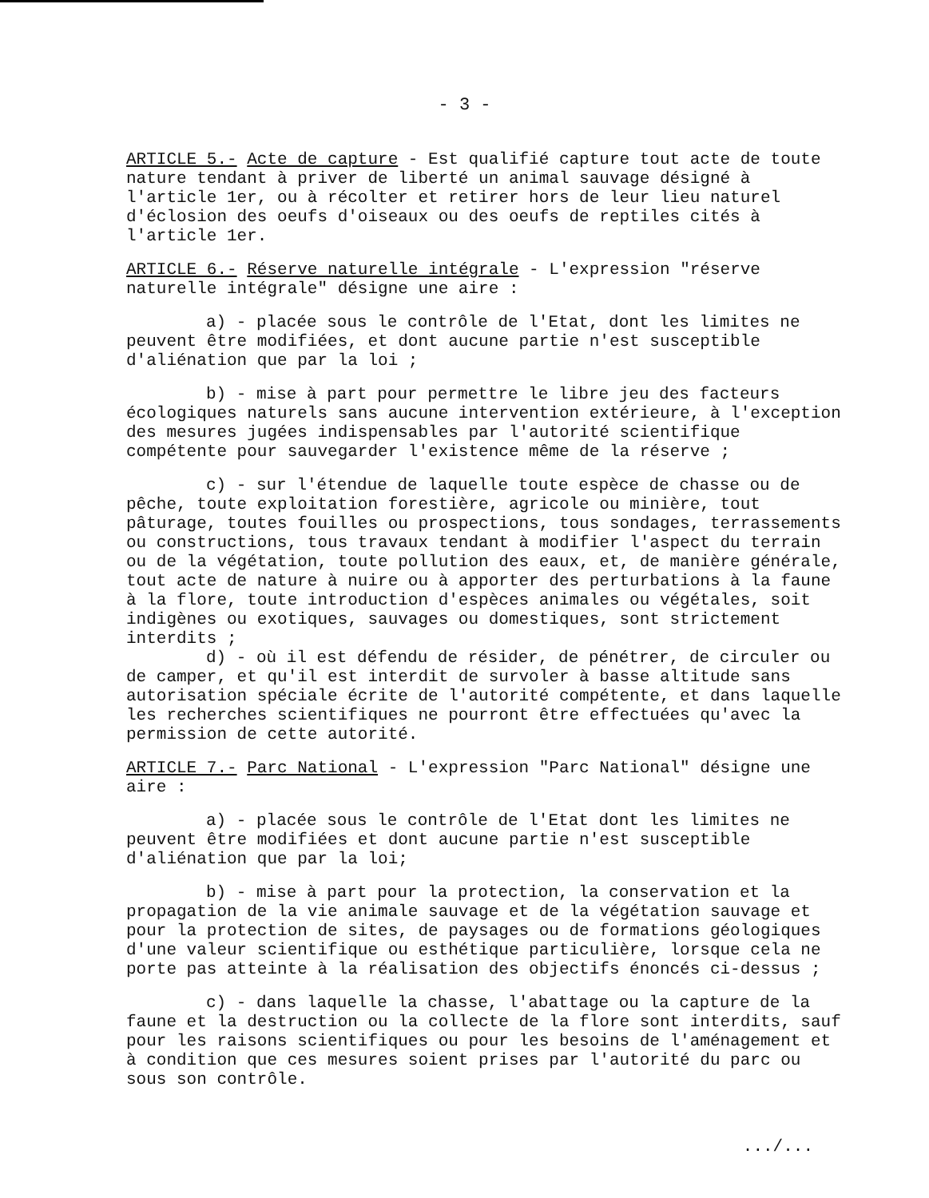- 3 -
ARTICLE 5.- Acte de capture - Est qualifié capture tout acte de toute nature tendant à priver de liberté un animal sauvage désigné à l'article 1er, ou à récolter et retirer hors de leur lieu naturel d'éclosion des oeufs d'oiseaux ou des oeufs de reptiles cités à l'article 1er.
ARTICLE 6.- Réserve naturelle intégrale - L'expression "réserve naturelle intégrale" désigne une aire :
a) - placée sous le contrôle de l'Etat, dont les limites ne peuvent être modifiées, et dont aucune partie n'est susceptible d'aliénation que par la loi ;
b) - mise à part pour permettre le libre jeu des facteurs écologiques naturels sans aucune intervention extérieure, à l'exception des mesures jugées indispensables par l'autorité scientifique compétente pour sauvegarder l'existence même de la réserve ;
c) - sur l'étendue de laquelle toute espèce de chasse ou de pêche, toute exploitation forestière, agricole ou minière, tout pâturage, toutes fouilles ou prospections, tous sondages, terrassements ou constructions, tous travaux tendant à modifier l'aspect du terrain ou de la végétation, toute pollution des eaux, et, de manière générale, tout acte de nature à nuire ou à apporter des perturbations à la faune à la flore, toute introduction d'espèces animales ou végétales, soit indigènes ou exotiques, sauvages ou domestiques, sont strictement interdits ;
d) - où il est défendu de résider, de pénétrer, de circuler ou de camper, et qu'il est interdit de survoler à basse altitude sans autorisation spéciale écrite de l'autorité compétente, et dans laquelle les recherches scientifiques ne pourront être effectuées qu'avec la permission de cette autorité.
ARTICLE 7.- Parc National - L'expression "Parc National" désigne une aire :
a) - placée sous le contrôle de l'Etat dont les limites ne peuvent être modifiées et dont aucune partie n'est susceptible d'aliénation que par la loi;
b) - mise à part pour la protection, la conservation et la propagation de la vie animale sauvage et de la végétation sauvage et pour la protection de sites, de paysages ou de formations géologiques d'une valeur scientifique ou esthétique particulière, lorsque cela ne porte pas atteinte à la réalisation des objectifs énoncés ci-dessus ;
c) - dans laquelle la chasse, l'abattage ou la capture de la faune et la destruction ou la collecte de la flore sont interdits, sauf pour les raisons scientifiques ou pour les besoins de l'aménagement et à condition que ces mesures soient prises par l'autorité du parc ou sous son contrôle.
.../...